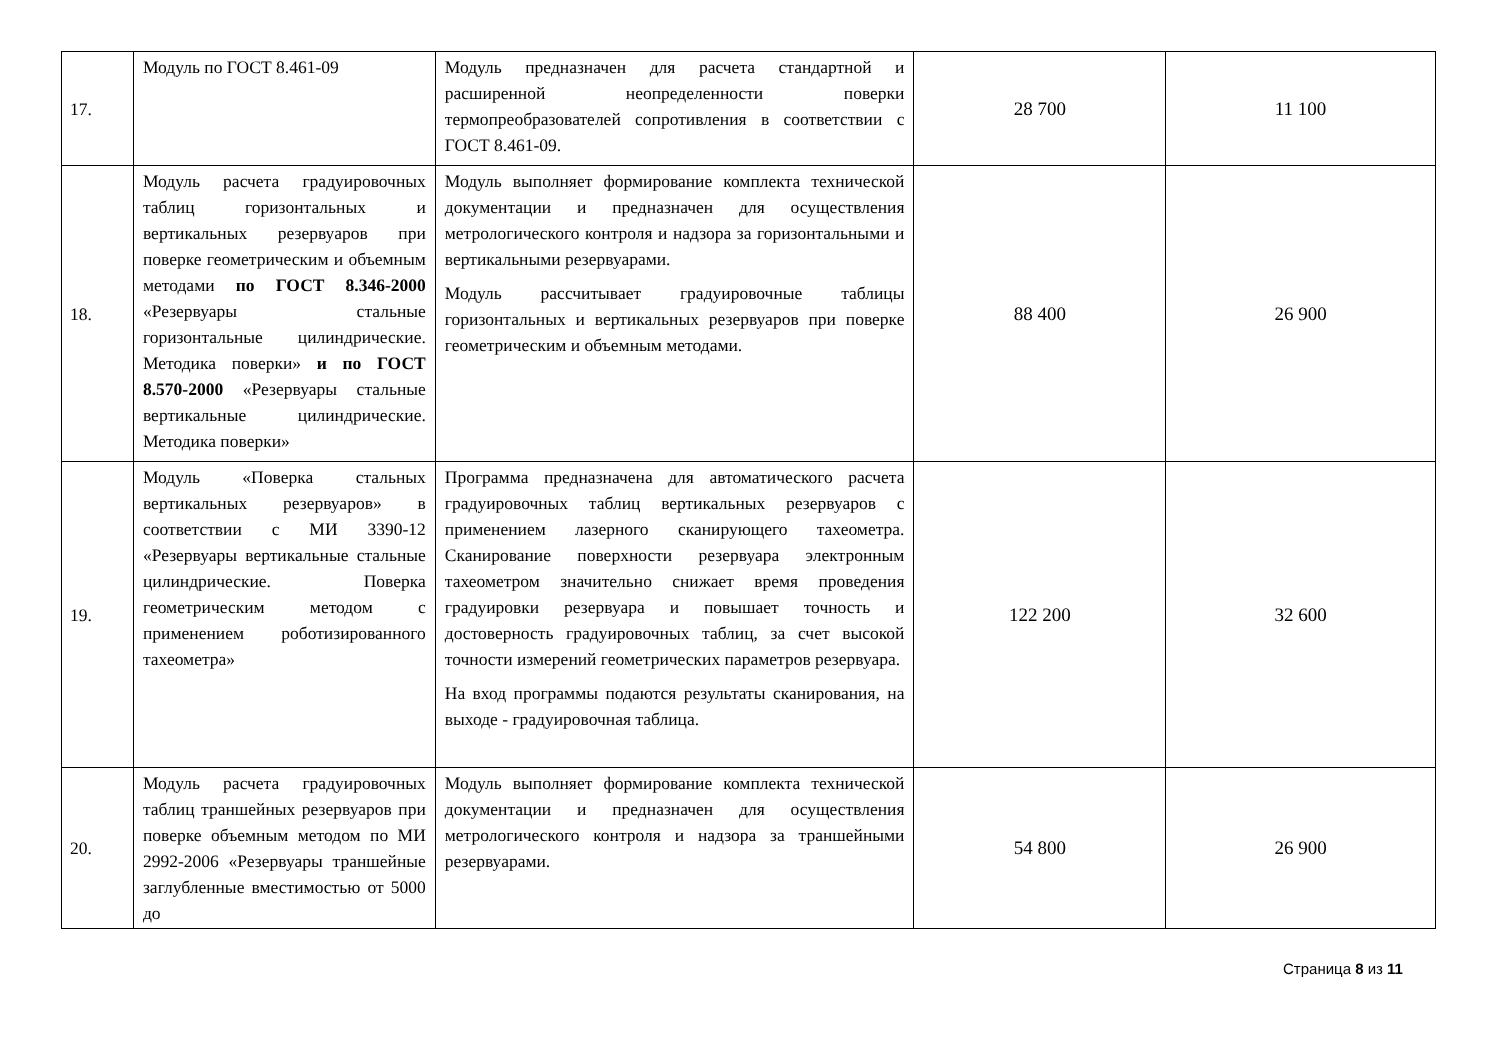| 17. | Модуль по ГОСТ 8.461-09 | Модуль предназначен для расчета стандартной и расширенной неопределенности поверки термопреобразователей сопротивления в соответствии с ГОСТ 8.461-09. | 28 700 | 11 100 |
| 18. | Модуль расчета градуировочных таблиц горизонтальных и вертикальных резервуаров при поверке геометрическим и объемным методами по ГОСТ 8.346-2000 «Резервуары стальные горизонтальные цилиндрические. Методика поверки» и по ГОСТ 8.570-2000 «Резервуары стальные вертикальные цилиндрические. Методика поверки» | Модуль выполняет формирование комплекта технической документации и предназначен для осуществления метрологического контроля и надзора за горизонтальными и вертикальными резервуарами. Модуль рассчитывает градуировочные таблицы горизонтальных и вертикальных резервуаров при поверке геометрическим и объемным методами. | 88 400 | 26 900 |
| 19. | Модуль «Поверка стальных вертикальных резервуаров» в соответствии с МИ 3390-12 «Резервуары вертикальные стальные цилиндрические. Поверка геометрическим методом с применением роботизированного тахеометра» | Программа предназначена для автоматического расчета градуировочных таблиц вертикальных резервуаров с применением лазерного сканирующего тахеометра. Сканирование поверхности резервуара электронным тахеометром значительно снижает время проведения градуировки резервуара и повышает точность и достоверность градуировочных таблиц, за счет высокой точности измерений геометрических параметров резервуара. На вход программы подаются результаты сканирования, на выходе - градуировочная таблица. | 122 200 | 32 600 |
| 20. | Модуль расчета градуировочных таблиц траншейных резервуаров при поверке объемным методом по МИ 2992-2006 «Резервуары траншейные заглубленные вместимостью от 5000 до | Модуль выполняет формирование комплекта технической документации и предназначен для осуществления метрологического контроля и надзора за траншейными резервуарами. | 54 800 | 26 900 |
Страница 8 из 11